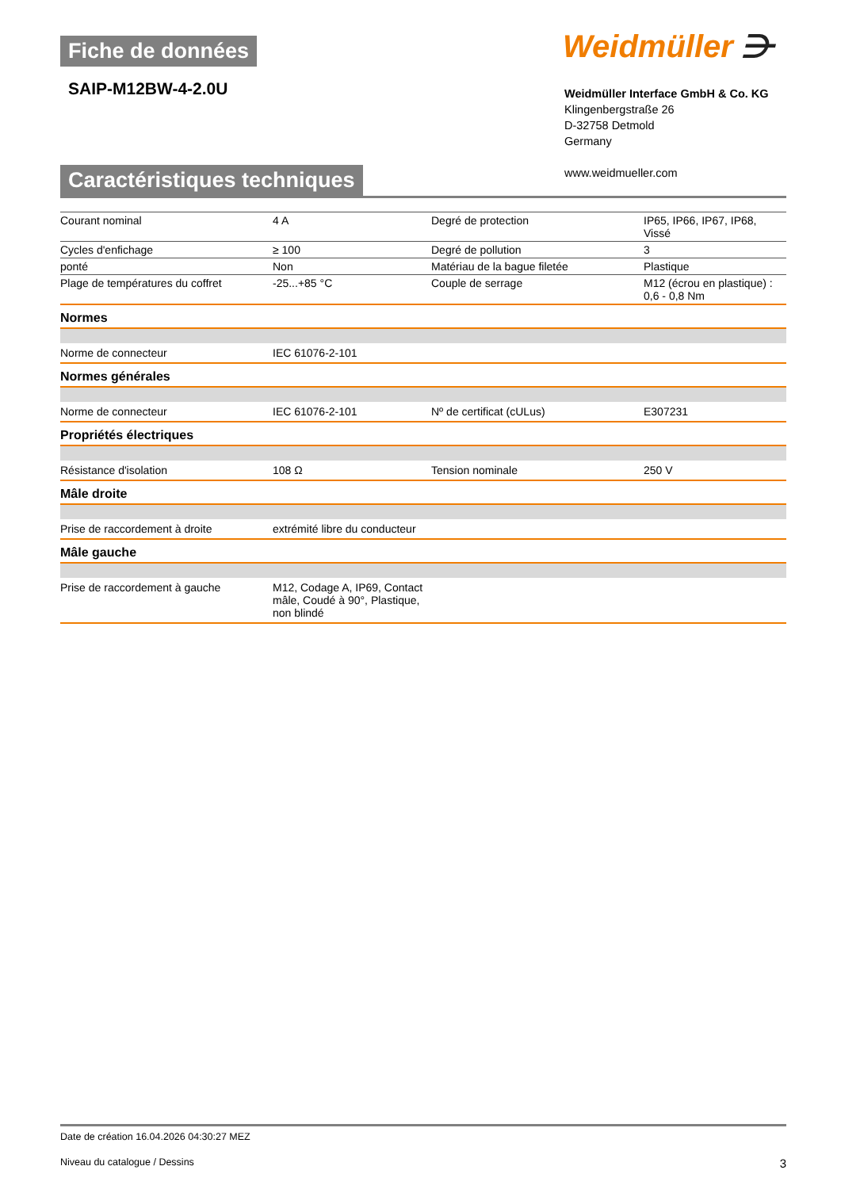Fiche de données
SAIP-M12BW-4-2.0U
Weidmüller ⋺
Weidmüller Interface GmbH & Co. KG
Klingenbergstraße 26
D-32758 Detmold
Germany
www.weidmueller.com
Caractéristiques techniques
| Courant nominal | 4 A | Degré de protection | IP65, IP66, IP67, IP68, Vissé |
| Cycles d'enfichage | ≥ 100 | Degré de pollution | 3 |
| ponté | Non | Matériau de la bague filetée | Plastique |
| Plage de températures du coffret | -25...+85 °C | Couple de serrage | M12 (écrou en plastique) : 0,6 - 0,8 Nm |
| Normes | | | |
| Norme de connecteur | IEC 61076-2-101 | | |
| Normes générales | | | |
| Norme de connecteur | IEC 61076-2-101 | Nº de certificat (cULus) | E307231 |
| Propriétés électriques | | | |
| Résistance d'isolation | 108 Ω | Tension nominale | 250 V |
| Mâle droite | | | |
| Prise de raccordement à droite | extrémité libre du conducteur | | |
| Mâle gauche | | | |
| Prise de raccordement à gauche | M12, Codage A, IP69, Contact mâle, Coudé à 90°, Plastique, non blindé | | |
Date de création 16.04.2026 04:30:27 MEZ
Niveau du catalogue / Dessins 3